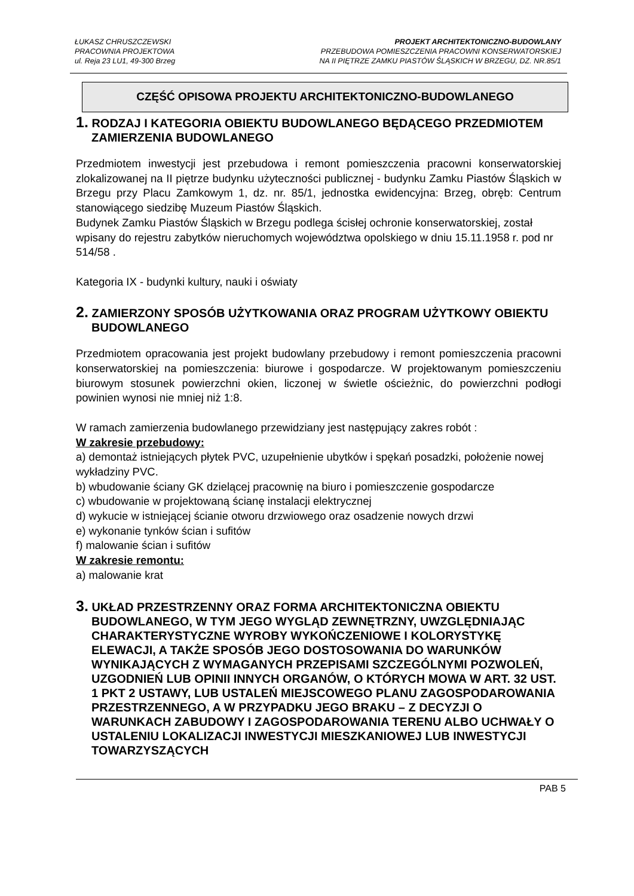ŁUKASZ CHRUSZCZEWSKI
PRACOWNIA PROJEKTOWA
ul. Reja 23 LU1, 49-300 Brzeg
PROJEKT ARCHITEKTONICZNO-BUDOWLANY
PRZEBUDOWA POMIESZCZENIA PRACOWNI KONSERWATORSKIEJ
NA II PIĘTRZE ZAMKU PIASTÓW ŚLĄSKICH W BRZEGU, DZ. NR.85/1
CZĘŚĆ OPISOWA PROJEKTU ARCHITEKTONICZNO-BUDOWLANEGO
1. RODZAJ I KATEGORIA OBIEKTU BUDOWLANEGO BĘDĄCEGO PRZEDMIOTEM ZAMIERZENIA BUDOWLANEGO
Przedmiotem inwestycji jest przebudowa i remont pomieszczenia pracowni konserwatorskiej zlokalizowanej na II piętrze budynku użyteczności publicznej - budynku Zamku Piastów Śląskich w Brzegu przy Placu Zamkowym 1, dz. nr. 85/1, jednostka ewidencyjna: Brzeg, obręb: Centrum stanowiącego siedzibę Muzeum Piastów Śląskich.
Budynek Zamku Piastów Śląskich w Brzegu podlega ścisłej ochronie konserwatorskiej, został wpisany do rejestru zabytków nieruchomych województwa opolskiego w dniu 15.11.1958 r. pod nr 514/58 .
Kategoria IX - budynki kultury, nauki i oświaty
2. ZAMIERZONY SPOSÓB UŻYTKOWANIA ORAZ PROGRAM UŻYTKOWY OBIEKTU BUDOWLANEGO
Przedmiotem opracowania jest projekt budowlany przebudowy i remont pomieszczenia pracowni konserwatorskiej na pomieszczenia: biurowe i gospodarcze. W projektowanym pomieszczeniu biurowym stosunek powierzchni okien, liczonej w świetle ościeżnic, do powierzchni podłogi powinien wynosi nie mniej niż 1:8.
W ramach zamierzenia budowlanego przewidziany jest następujący zakres robót :
W zakresie przebudowy:
a) demontaż istniejących płytek PVC, uzupełnienie ubytków i spękań posadzki, położenie nowej wykładziny PVC.
b) wbudowanie ściany GK dzielącej pracownię na biuro i pomieszczenie gospodarcze
c) wbudowanie w projektowaną ścianę instalacji elektrycznej
d) wykucie w istniejącej ścianie otworu drzwiowego oraz osadzenie nowych drzwi
e) wykonanie tynków ścian i sufitów
f) malowanie ścian i sufitów
W zakresie remontu:
a) malowanie krat
3. UKŁAD PRZESTRZENNY ORAZ FORMA ARCHITEKTONICZNA OBIEKTU BUDOWLANEGO, W TYM JEGO WYGLĄD ZEWNĘTRZNY, UWZGLĘDNIAJĄC CHARAKTERYSTYCZNE WYROBY WYKOŃCZENIOWE I KOLORYSTYKĘ ELEWACJI, A TAKŻE SPOSÓB JEGO DOSTOSOWANIA DO WARUNKÓW WYNIKAJĄCYCH Z WYMAGANYCH PRZEPISAMI SZCZEGÓLNYMI POZWOLEŃ, UZGODNIEŃ LUB OPINII INNYCH ORGANÓW, O KTÓRYCH MOWA W ART. 32 UST. 1 PKT 2 USTAWY, LUB USTALEŃ MIEJSCOWEGO PLANU ZAGOSPODAROWANIA PRZESTRZENNEGO, A W PRZYPADKU JEGO BRAKU – Z DECYZJI O WARUNKACH ZABUDOWY I ZAGOSPODAROWANIA TERENU ALBO UCHWAŁY O USTALENIU LOKALIZACJI INWESTYCJI MIESZKANIOWEJ LUB INWESTYCJI TOWARZYSZĄCYCH
PAB 5